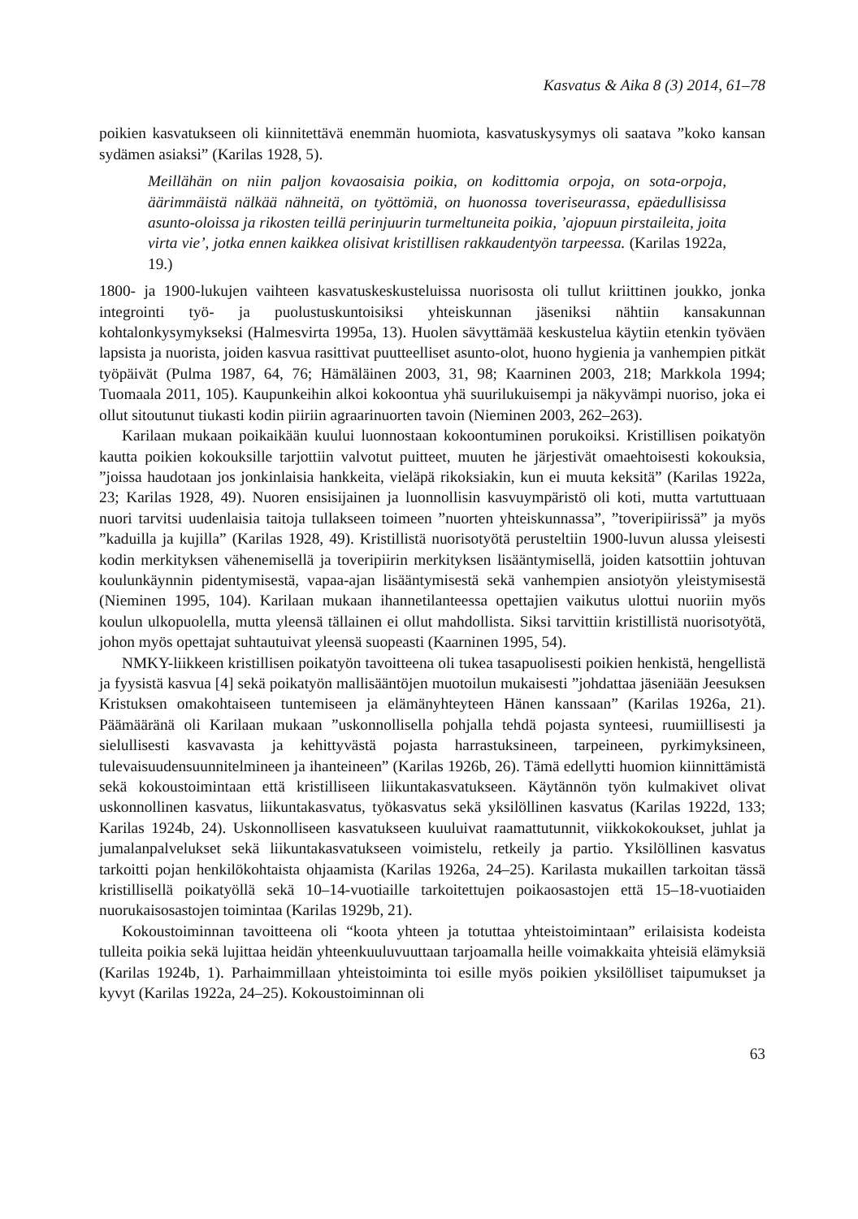Kasvatus & Aika 8 (3) 2014, 61–78
poikien kasvatukseen oli kiinnitettävä enemmän huomiota, kasvatuskysymys oli saatava ”koko kansan sydämen asiaksi” (Karilas 1928, 5).
Meillähän on niin paljon kovaosaisia poikia, on kodittomia orpoja, on sota-orpoja, äärimmäistä nälkää nähneitä, on työttömiä, on huonossa toveriseurassa, epäedullisissa asunto-oloissa ja rikosten teillä perinjuurin turmeltuneita poikia, ’ajopuun pirstaileita, joita virta vie’, jotka ennen kaikkea olisivat kristillisen rakkaudentyön tarpeessa. (Karilas 1922a, 19.)
1800- ja 1900-lukujen vaihteen kasvatuskeskusteluissa nuorisosta oli tullut kriittinen joukko, jonka integrointi työ- ja puolustuskuntoisiksi yhteiskunnan jäseniksi nähtiin kansakunnan kohtalonkysymykseksi (Halmesvirta 1995a, 13). Huolen sävyttämää keskustelua käytiin etenkin työväen lapsista ja nuorista, joiden kasvua rasittivat puutteelliset asunto-olot, huono hygienia ja vanhempien pitkät työpäivät (Pulma 1987, 64, 76; Hämäläinen 2003, 31, 98; Kaarninen 2003, 218; Markkola 1994; Tuomaala 2011, 105). Kaupunkeihin alkoi kokoontua yhä suurilukuisempi ja näkyvämpi nuoriso, joka ei ollut sitoutunut tiukasti kodin piiriin agraarinuorten tavoin (Nieminen 2003, 262–263).
Karilaan mukaan poikaikään kuului luonnostaan kokoontuminen porukoiksi. Kristillisen poikatyön kautta poikien kokouksille tarjottiin valvotut puitteet, muuten he järjestivät omaehtoisesti kokouksia, ”joissa haudotaan jos jonkinlaisia hankkeita, vieläpä rikoksiakin, kun ei muuta keksitä” (Karilas 1922a, 23; Karilas 1928, 49). Nuoren ensisijainen ja luonnollisin kasvuympäristö oli koti, mutta vartuttuaan nuori tarvitsi uudenlaisia taitoja tullakseen toimeen ”nuorten yhteiskunnassa”, ”toveripiirissä” ja myös ”kaduilla ja kujilla” (Karilas 1928, 49). Kristillistä nuorisotyötä perusteltiin 1900-luvun alussa yleisesti kodin merkityksen vähenemisellä ja toveripiirin merkityksen lisääntymisellä, joiden katsottiin johtuvan koulunkäynnin pidentymisestä, vapaa-ajan lisääntymisestä sekä vanhempien ansiotyön yleistymisestä (Nieminen 1995, 104). Karilaan mukaan ihannetilanteessa opettajien vaikutus ulottui nuoriin myös koulun ulkopuolella, mutta yleensä tällainen ei ollut mahdollista. Siksi tarvittiin kristillistä nuorisotyötä, johon myös opettajat suhtautuivat yleensä suopeasti (Kaarninen 1995, 54).
NMKY-liikkeen kristillisen poikatyön tavoitteena oli tukea tasapuolisesti poikien henkistä, hengellistä ja fyysistä kasvua [4] sekä poikatyön mallisääntöjen muotoilun mukaisesti ”johdattaa jäseniään Jeesuksen Kristuksen omakohtaiseen tuntemiseen ja elämänyhteyteen Hänen kanssaan” (Karilas 1926a, 21). Päämääränä oli Karilaan mukaan ”uskonnollisella pohjalla tehdä pojasta synteesi, ruumiillisesti ja sielullisesti kasvavasta ja kehittyvästä pojasta harrastuksineen, tarpeineen, pyrkimyksineen, tulevaisuudensuunnitelmineen ja ihanteineen” (Karilas 1926b, 26). Tämä edellytti huomion kiinnittämistä sekä kokoustoimintaan että kristilliseen liikuntakasvatukseen. Käytännön työn kulmakivet olivat uskonnollinen kasvatus, liikuntakasvatus, työkasvatus sekä yksilöllinen kasvatus (Karilas 1922d, 133; Karilas 1924b, 24). Uskonnolliseen kasvatukseen kuuluivat raamattutunnit, viikkokokoukset, juhlat ja jumalanpalvelukset sekä liikuntakasvatukseen voimistelu, retkeily ja partio. Yksilöllinen kasvatus tarkoitti pojan henkilökohtaista ohjaamista (Karilas 1926a, 24–25). Karilasta mukaillen tarkoitan tässä kristillisellä poikatyöllä sekä 10–14-vuotiaille tarkoitettujen poikaosastojen että 15–18-vuotiaiden nuorukaisosastojen toimintaa (Karilas 1929b, 21).
Kokoustoiminnan tavoitteena oli “koota yhteen ja totuttaa yhteistoimintaan” erilaisista kodeista tulleita poikia sekä lujittaa heidän yhteenkuuluvuuttaan tarjoamalla heille voimakkaita yhteisiä elämyksiä (Karilas 1924b, 1). Parhaimmillaan yhteistoiminta toi esille myös poikien yksilölliset taipumukset ja kyvyt (Karilas 1922a, 24–25). Kokoustoiminnan oli
63